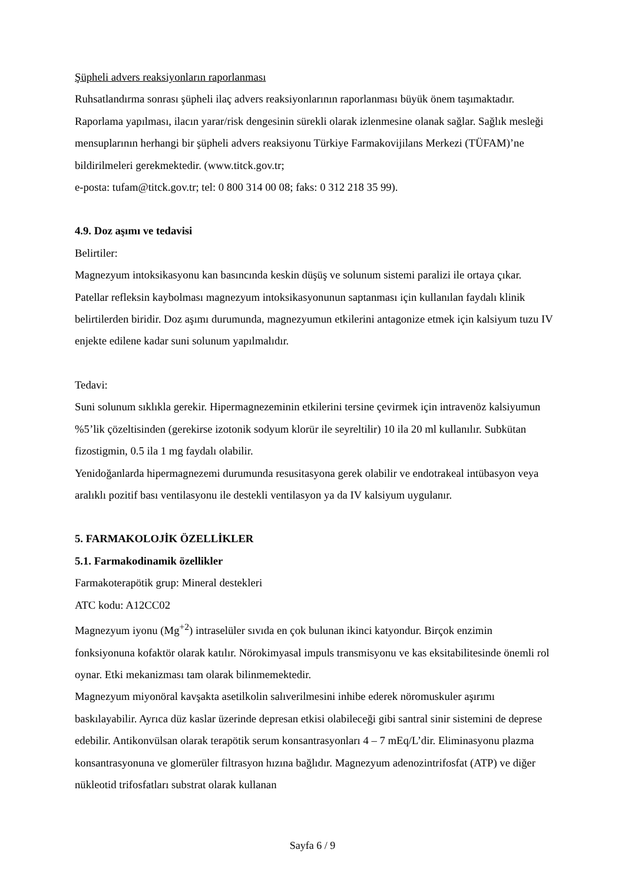Şüpheli advers reaksiyonların raporlanması
Ruhsatlandırma sonrası şüpheli ilaç advers reaksiyonlarının raporlanması büyük önem taşımaktadır. Raporlama yapılması, ilacın yarar/risk dengesinin sürekli olarak izlenmesine olanak sağlar. Sağlık mesleği mensuplarının herhangi bir şüpheli advers reaksiyonu Türkiye Farmakovijilans Merkezi (TÜFAM)’ne bildirilmeleri gerekmektedir. (www.titck.gov.tr;
e-posta: tufam@titck.gov.tr; tel: 0 800 314 00 08; faks: 0 312 218 35 99).
4.9. Doz aşımı ve tedavisi
Belirtiler:
Magnezyum intoksikasyonu kan basıncında keskin düşüş ve solunum sistemi paralizi ile ortaya çıkar. Patellar refleksin kaybolması magnezyum intoksikasyonunun saptanması için kullanılan faydalı klinik belirtilerden biridir. Doz aşımı durumunda, magnezyumun etkilerini antagonize etmek için kalsiyum tuzu IV enjekte edilene kadar suni solunum yapılmalıdır.
Tedavi:
Suni solunum sıklıkla gerekir. Hipermagnezeminin etkilerini tersine çevirmek için intravenöz kalsiyumun %5’lik çözeltisinden (gerekirse izotonik sodyum klorür ile seyreltilir) 10 ila 20 ml kullanılır. Subkütan fizostigmin, 0.5 ila 1 mg faydalı olabilir.
Yenidoğanlarda hipermagnezemi durumunda resusitasyona gerek olabilir ve endotrakeal intübasyon veya aralıklı pozitif bası ventilasyonu ile destekli ventilasyon ya da IV kalsiyum uygulanır.
5. FARMAKOLOJİK ÖZELLİKLER
5.1. Farmakodinamik özellikler
Farmakoterapötik grup: Mineral destekleri
ATC kodu: A12CC02
Magnezyum iyonu (Mg<sup>+2</sup>) intraselüler sıvıda en çok bulunan ikinci katyondur. Birçok enzimin fonksiyonuna kofaktör olarak katılır. Nörokimyasal impuls transmisyonu ve kas eksitabilitesinde önemli rol oynar. Etki mekanizması tam olarak bilinmemektedir.
Magnezyum miyonöral kavşakta asetilkolin salıverilmesini inhibe ederek nöromuskuler aşırımı baskılayabilir. Ayrıca düz kaslar üzerinde depresan etkisi olabileceği gibi santral sinir sistemini de deprese edebilir. Antikonvülsan olarak terapötik serum konsantrasyonları 4 – 7 mEq/L’dir. Eliminasyonu plazma konsantrasyonuna ve glomerüler filtrasyon hızına bağlıdır. Magnezyum adenozintrifosfat (ATP) ve diğer nükleotid trifosfatları substrat olarak kullanan
Sayfa 6 / 9